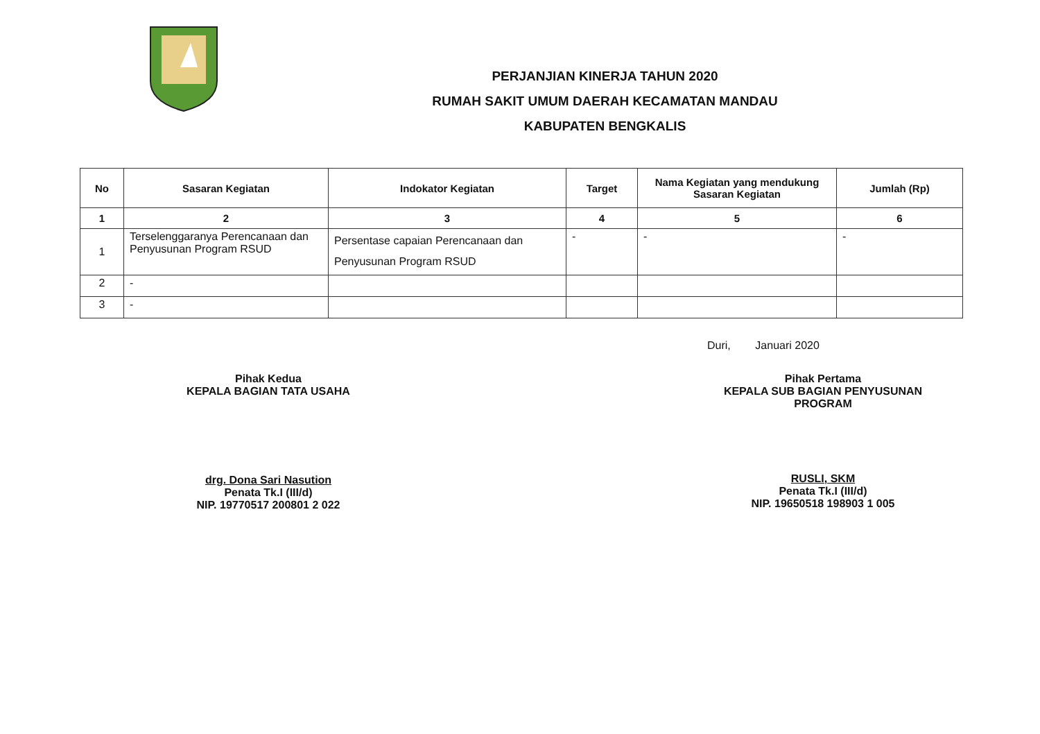PERJANJIAN KINERJA TAHUN 2020
RUMAH SAKIT UMUM DAERAH KECAMATAN MANDAU
KABUPATEN BENGKALIS
| No | Sasaran Kegiatan | Indokator Kegiatan | Target | Nama Kegiatan yang mendukung Sasaran Kegiatan | Jumlah (Rp) |
| --- | --- | --- | --- | --- | --- |
| 1 | 2 | 3 | 4 | 5 | 6 |
| 1 | Terselenggaranya Perencanaan dan Penyusunan Program RSUD | Persentase capaian Perencanaan dan Penyusunan Program RSUD | - | - | - |
| 2 | - | | | | |
| 3 | - | | | | |
Duri, Januari 2020
Pihak Kedua
KEPALA BAGIAN TATA USAHA
drg. Dona Sari Nasution
Penata Tk.I (III/d)
NIP. 19770517 200801 2 022
Pihak Pertama
KEPALA SUB BAGIAN PENYUSUNAN
PROGRAM
RUSLI, SKM
Penata Tk.I (III/d)
NIP. 19650518 198903 1 005